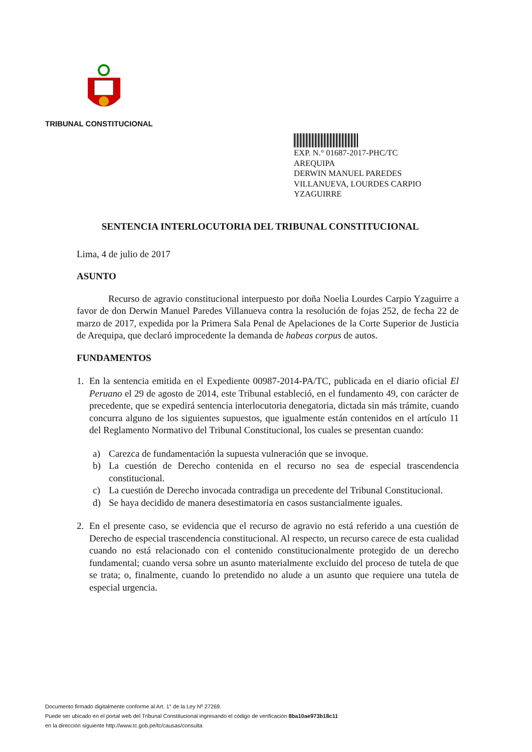TRIBUNAL CONSTITUCIONAL
EXP. N.° 01687-2017-PHC/TC
AREQUIPA
DERWIN MANUEL PAREDES
VILLANUEVA, LOURDES CARPIO
YZAGUIRRE
SENTENCIA INTERLOCUTORIA DEL TRIBUNAL CONSTITUCIONAL
Lima, 4 de julio de 2017
ASUNTO
Recurso de agravio constitucional interpuesto por doña Noelia Lourdes Carpio Yzaguirre a favor de don Derwin Manuel Paredes Villanueva contra la resolución de fojas 252, de fecha 22 de marzo de 2017, expedida por la Primera Sala Penal de Apelaciones de la Corte Superior de Justicia de Arequipa, que declaró improcedente la demanda de habeas corpus de autos.
FUNDAMENTOS
1. En la sentencia emitida en el Expediente 00987-2014-PA/TC, publicada en el diario oficial El Peruano el 29 de agosto de 2014, este Tribunal estableció, en el fundamento 49, con carácter de precedente, que se expedirá sentencia interlocutoria denegatoria, dictada sin más trámite, cuando concurra alguno de los siguientes supuestos, que igualmente están contenidos en el artículo 11 del Reglamento Normativo del Tribunal Constitucional, los cuales se presentan cuando:
a) Carezca de fundamentación la supuesta vulneración que se invoque.
b) La cuestión de Derecho contenida en el recurso no sea de especial trascendencia constitucional.
c) La cuestión de Derecho invocada contradiga un precedente del Tribunal Constitucional.
d) Se haya decidido de manera desestimatoria en casos sustancialmente iguales.
2. En el presente caso, se evidencia que el recurso de agravio no está referido a una cuestión de Derecho de especial trascendencia constitucional. Al respecto, un recurso carece de esta cualidad cuando no está relacionado con el contenido constitucionalmente protegido de un derecho fundamental; cuando versa sobre un asunto materialmente excluido del proceso de tutela de que se trata; o, finalmente, cuando lo pretendido no alude a un asunto que requiere una tutela de especial urgencia.
Documento firmado digitalmente conforme al Art. 1° de la Ley Nº 27269.
Puede ser ubicado en el portal web del Tribunal Constitucional ingresando el código de verificación 8ba10ae973b18c11
en la dirección siguiente http://www.tc.gob.pe/tc/causas/consulta